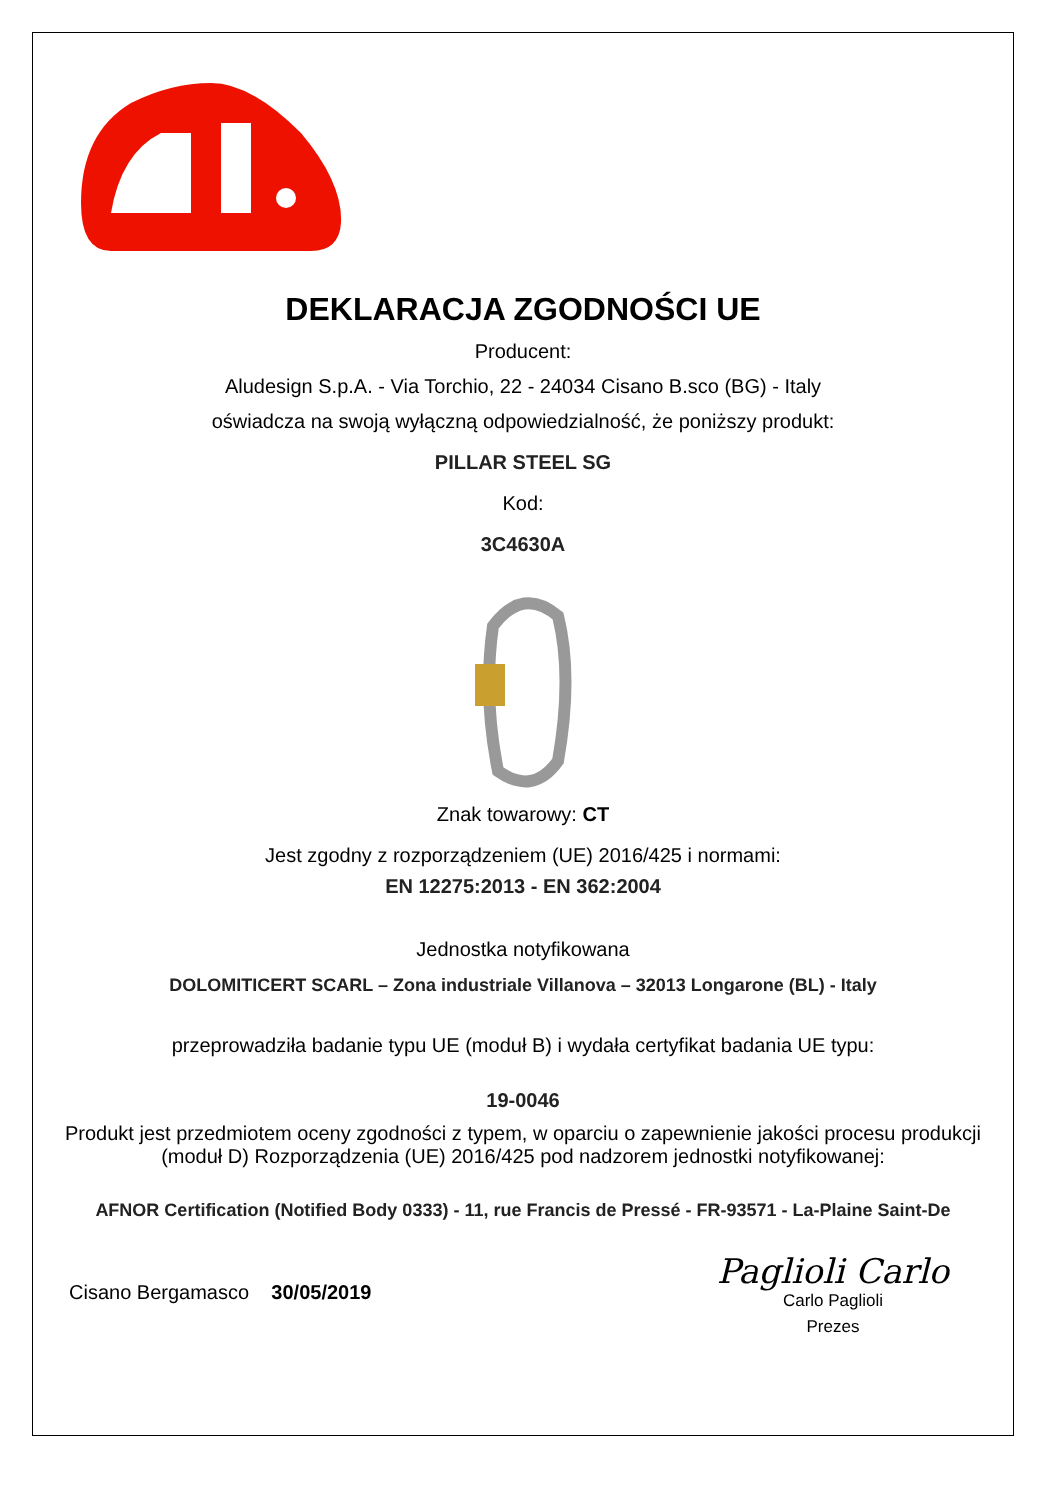DEKLARACJA ZGODNOŚCI UE
Producent:
Aludesign S.p.A. - Via Torchio, 22 - 24034 Cisano B.sco (BG) - Italy
oświadcza na swoją wyłączną odpowiedzialność, że poniższy produkt:
PILLAR STEEL SG
Kod:
3C4630A
Znak towarowy: CT
Jest zgodny z rozporządzeniem (UE) 2016/425 i normami:
EN 12275:2013 - EN 362:2004
Jednostka notyfikowana
DOLOMITICERT SCARL – Zona industriale Villanova – 32013 Longarone (BL) - Italy
przeprowadziła badanie typu UE (moduł B) i wydała certyfikat badania UE typu:
19-0046
Produkt jest przedmiotem oceny zgodności z typem, w oparciu o zapewnienie jakości procesu produkcji (moduł D) Rozporządzenia (UE) 2016/425 pod nadzorem jednostki notyfikowanej:
AFNOR Certification (Notified Body 0333) - 11, rue Francis de Pressé - FR-93571 - La-Plaine Saint-De
Cisano Bergamasco 30/05/2019
Paglioli Carlo
Carlo Paglioli
Prezes